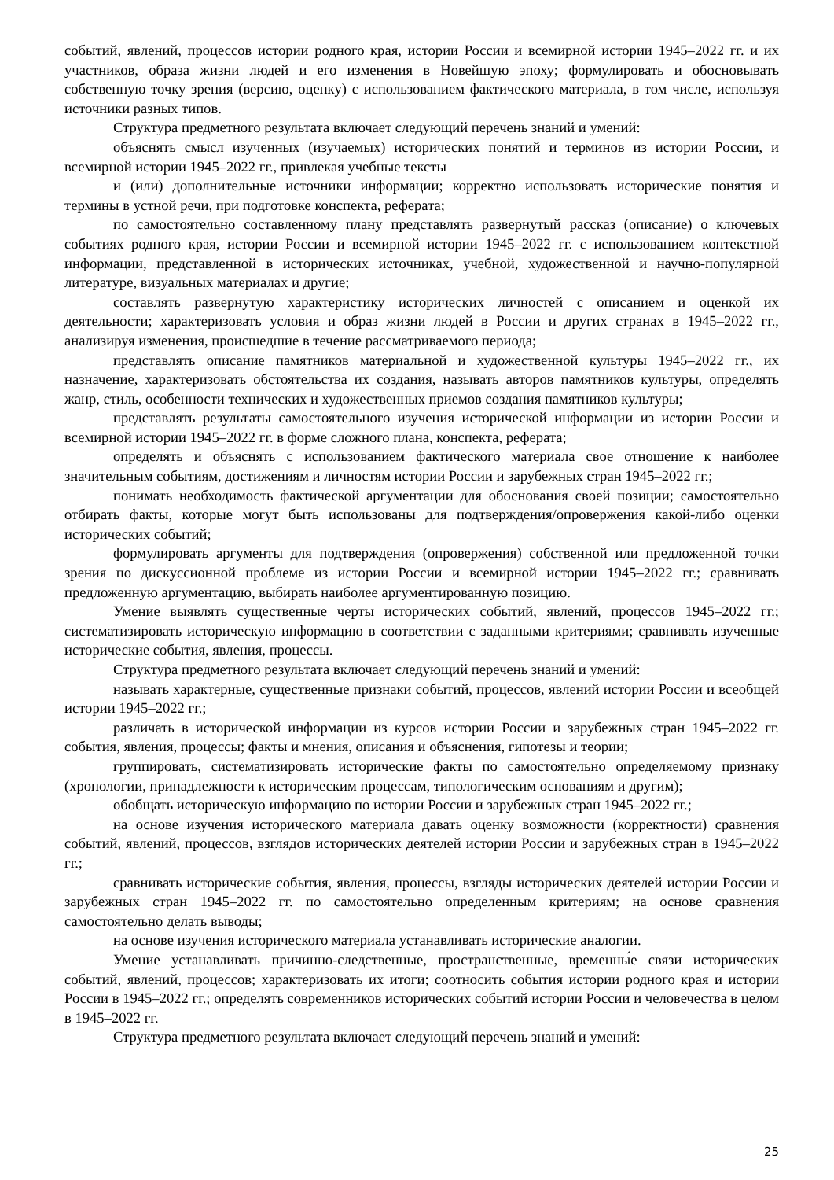событий, явлений, процессов истории родного края, истории России и всемирной истории 1945–2022 гг. и их участников, образа жизни людей и его изменения в Новейшую эпоху; формулировать и обосновывать собственную точку зрения (версию, оценку) с использованием фактического материала, в том числе, используя источники разных типов.
Структура предметного результата включает следующий перечень знаний и умений:
объяснять смысл изученных (изучаемых) исторических понятий и терминов из истории России, и всемирной истории 1945–2022 гг., привлекая учебные тексты
и (или) дополнительные источники информации; корректно использовать исторические понятия и термины в устной речи, при подготовке конспекта, реферата;
по самостоятельно составленному плану представлять развернутый рассказ (описание) о ключевых событиях родного края, истории России и всемирной истории 1945–2022 гг. с использованием контекстной информации, представленной в исторических источниках, учебной, художественной и научно-популярной литературе, визуальных материалах и другие;
составлять развернутую характеристику исторических личностей с описанием и оценкой их деятельности; характеризовать условия и образ жизни людей в России и других странах в 1945–2022 гг., анализируя изменения, происшедшие в течение рассматриваемого периода;
представлять описание памятников материальной и художественной культуры 1945–2022 гг., их назначение, характеризовать обстоятельства их создания, называть авторов памятников культуры, определять жанр, стиль, особенности технических и художественных приемов создания памятников культуры;
представлять результаты самостоятельного изучения исторической информации из истории России и всемирной истории 1945–2022 гг. в форме сложного плана, конспекта, реферата;
определять и объяснять с использованием фактического материала свое отношение к наиболее значительным событиям, достижениям и личностям истории России и зарубежных стран 1945–2022 гг.;
понимать необходимость фактической аргументации для обоснования своей позиции; самостоятельно отбирать факты, которые могут быть использованы для подтверждения/опровержения какой-либо оценки исторических событий;
формулировать аргументы для подтверждения (опровержения) собственной или предложенной точки зрения по дискуссионной проблеме из истории России и всемирной истории 1945–2022 гг.; сравнивать предложенную аргументацию, выбирать наиболее аргументированную позицию.
Умение выявлять существенные черты исторических событий, явлений, процессов 1945–2022 гг.; систематизировать историческую информацию в соответствии с заданными критериями; сравнивать изученные исторические события, явления, процессы.
Структура предметного результата включает следующий перечень знаний и умений:
называть характерные, существенные признаки событий, процессов, явлений истории России и всеобщей истории 1945–2022 гг.;
различать в исторической информации из курсов истории России и зарубежных стран 1945–2022 гг. события, явления, процессы; факты и мнения, описания и объяснения, гипотезы и теории;
группировать, систематизировать исторические факты по самостоятельно определяемому признаку (хронологии, принадлежности к историческим процессам, типологическим основаниям и другим);
обобщать историческую информацию по истории России и зарубежных стран 1945–2022 гг.;
на основе изучения исторического материала давать оценку возможности (корректности) сравнения событий, явлений, процессов, взглядов исторических деятелей истории России и зарубежных стран в 1945–2022 гг.;
сравнивать исторические события, явления, процессы, взгляды исторических деятелей истории России и зарубежных стран 1945–2022 гг. по самостоятельно определенным критериям; на основе сравнения самостоятельно делать выводы;
на основе изучения исторического материала устанавливать исторические аналогии.
Умение устанавливать причинно-следственные, пространственные, временны́е связи исторических событий, явлений, процессов; характеризовать их итоги; соотносить события истории родного края и истории России в 1945–2022 гг.; определять современников исторических событий истории России и человечества в целом в 1945–2022 гг.
Структура предметного результата включает следующий перечень знаний и умений:
25